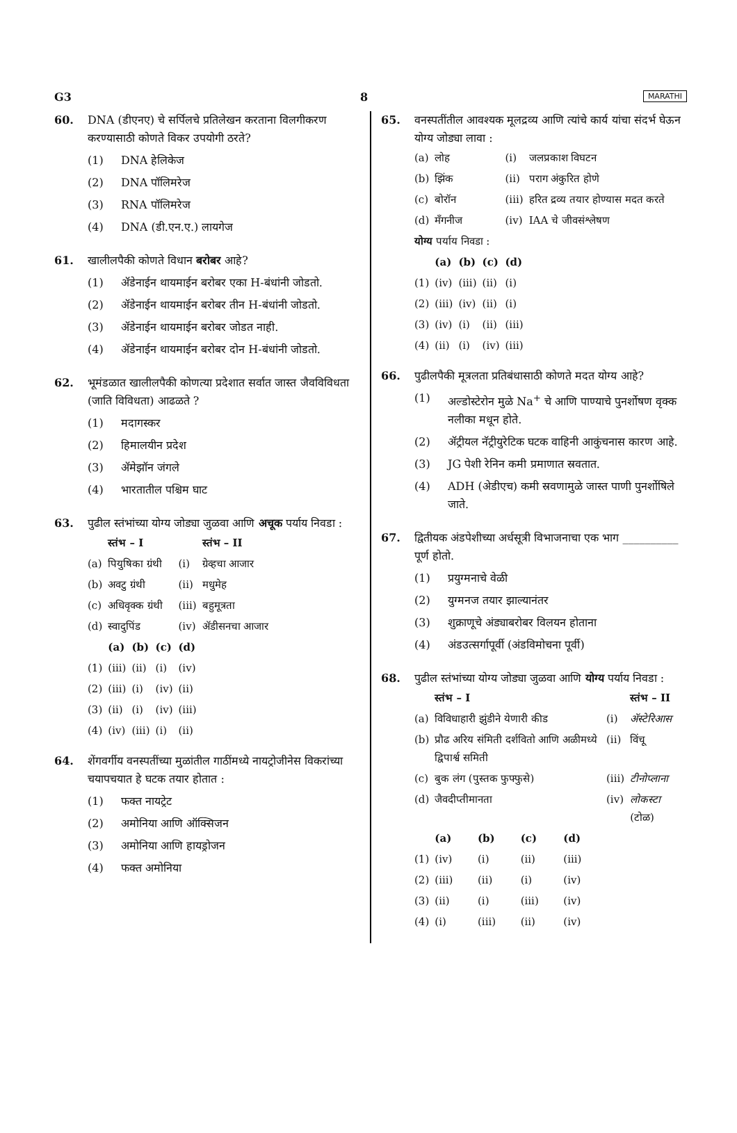G3 8 MARATHI
60. DNA (डीएनए) चे सर्पिलचे प्रतिलेखन करताना विलगीकरण करण्यासाठी कोणते विकर उपयोगी ठरते?
(1) DNA हेलिकेज
(2) DNA पॉलिमरेज
(3) RNA पॉलिमरेज
(4) DNA (डी.एन.ए.) लायगेज
61. खालीलपैकी कोणते विधान बरोबर आहे?
(1) ॲडेनाईन थायमाईन बरोबर एका H-बंधांनी जोडतो.
(2) ॲडेनाईन थायमाईन बरोबर तीन H-बंधांनी जोडतो.
(3) ॲडेनाईन थायमाईन बरोबर जोडत नाही.
(4) ॲडेनाईन थायमाईन बरोबर दोन H-बंधांनी जोडतो.
62. भूमंडळात खालीलपैकी कोणत्या प्रदेशात सर्वात जास्त जैवविविधता (जाति विविधता) आढळते ?
(1) मदागस्कर
(2) हिमालयीन प्रदेश
(3) ॲमेझॉन जंगले
(4) भारतातील पश्चिम घाट
63. पुढील स्तंभांच्या योग्य जोड्या जुळवा आणि अचूक पर्याय निवडा :
| | स्तंभ – I | | | | स्तंभ – II |
| --- | --- | --- | --- | --- | --- |
| (a) | पियुषिका ग्रंथी | | | (i) | ग्रेव्हचा आजार |
| (b) | अवटु ग्रंथी | | | (ii) | मधुमेह |
| (c) | अधिवृक्क ग्रंथी | | | (iii) | बहुमूत्रता |
| (d) | स्वादुपिंड | | | (iv) | ॲडीसनचा आजार |
| | (a) | (b) | (c) | (d) | |
| (1) | (iii) | (ii) | (i) | (iv) | |
| (2) | (iii) | (i) | (iv) | (ii) | |
| (3) | (ii) | (i) | (iv) | (iii) | |
| (4) | (iv) | (iii) | (i) | (ii) | |
64. शेंगवर्गीय वनस्पतींच्या मुळांतील गाठींमध्ये नायट्रोजीनेस विकरांच्या चयापचयात हे घटक तयार होतात :
(1) फक्त नायट्रेट
(2) अमोनिया आणि ऑक्सिजन
(3) अमोनिया आणि हायड्रोजन
(4) फक्त अमोनिया
65. वनस्पतींतील आवश्यक मूलद्रव्य आणि त्यांचे कार्य यांचा संदर्भ घेऊन योग्य जोड्या लावा :
| (a) | लोह | | | (i) | जलप्रकाश विघटन |
| (b) | झिंक | | | (ii) | पराग अंकुरित होणे |
| (c) | बोरॉन | | | (iii) | हरित द्रव्य तयार होण्यास मदत करते |
| (d) | मॅंगनीज | | | (iv) | IAA चे जीवसंश्लेषण |
| योग्य पर्याय निवडा : | | | | | |
| | (a) | (b) | (c) | (d) | |
| (1) | (iv) | (iii) | (ii) | (i) | |
| (2) | (iii) | (iv) | (ii) | (i) | |
| (3) | (iv) | (i) | (ii) | (iii) | |
| (4) | (ii) | (i) | (iv) | (iii) | |
66. पुढीलपैकी मूत्रलता प्रतिबंधासाठी कोणते मदत योग्य आहे?
(1) अल्डोस्टेरोन मुळे Na<sup>+</sup> चे आणि पाण्याचे पुनर्शोषण वृक्क नलीका मधून होते.
(2) ॲट्रीयल नॅट्रीयुरेटिक घटक वाहिनी आकुंचनास कारण आहे.
(3) JG पेशी रेनिन कमी प्रमाणात स्रवतात.
(4) ADH (अेडीएच) कमी स्रवणामुळे जास्त पाणी पुनर्शोषिले जाते.
67. द्वितीयक अंडपेशीच्या अर्धसूत्री विभाजनाचा एक भाग __________ पूर्ण होतो.
(1) प्रयुग्मनाचे वेळी
(2) युग्मनज तयार झाल्यानंतर
(3) शुक्राणूचे अंड्याबरोबर विलयन होताना
(4) अंडउत्सर्गापूर्वी (अंडविमोचना पूर्वी)
68. पुढील स्तंभांच्या योग्य जोड्या जुळवा आणि योग्य पर्याय निवडा :
| | स्तंभ – I | | | | | स्तंभ – II |
| --- | --- | --- | --- | --- | --- | --- |
| (a) | विविधाहारी झुंडीने येणारी कीड | | | | (i) | ॲस्टेरिआस |
| (b) | प्रौढ अरिय संमिती दर्शवितो आणि अळीमध्ये द्विपार्श्व समिती | | | | (ii) | विंचू |
| (c) | बुक लंग (पुस्तक फुफ्फुसे) | | | | (iii) | टीनोप्लाना |
| (d) | जैवदीप्तीमानता | | | | (iv) | लोकस्टा (टोळ) |
| | (a) | (b) | (c) | (d) | | |
| (1) | (iv) | (i) | (ii) | (iii) | | |
| (2) | (iii) | (ii) | (i) | (iv) | | |
| (3) | (ii) | (i) | (iii) | (iv) | | |
| (4) | (i) | (iii) | (ii) | (iv) | | |